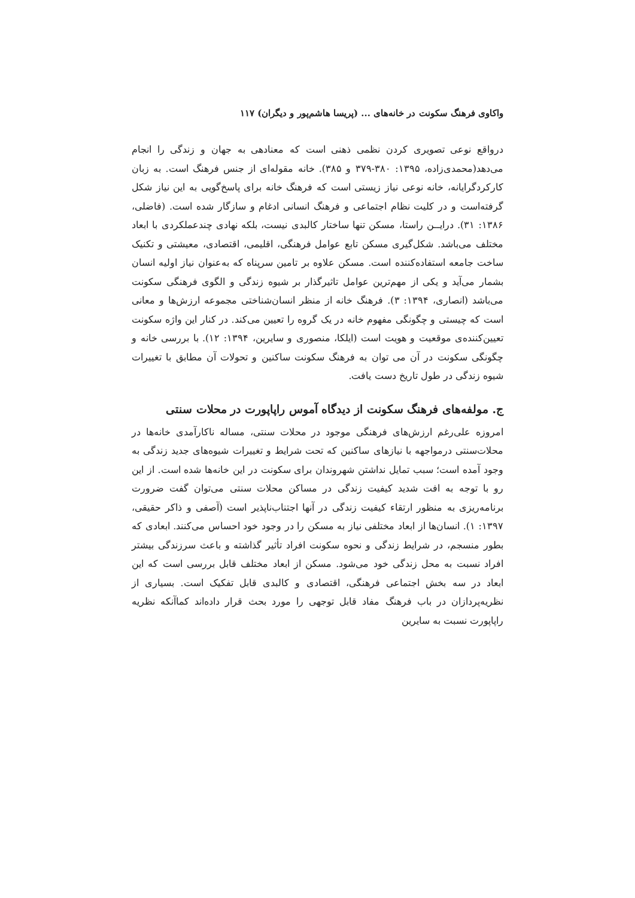واکاوی فرهنگ سکونت در خانه‌های ... (پریسا هاشم‌پور و دیگران) ۱۱۷
درواقع نوعی تصویری کردن نظمی ذهنی است که معنادهی به جهان و زندگی را انجام می‌دهد(محمدی‌زاده، ۱۳۹۵: ۳۸۰-۳۷۹ و ۳۸۵). خانه مقوله‌ای از جنس فرهنگ است. به زبان کارکردگرایانه، خانه نوعی نیاز زیستی است که فرهنگ خانه برای پاسخ‌گویی به این نیاز شکل گرفته‌است و در کلیت نظام اجتماعی و فرهنگ انسانی ادغام و سازگار شده است. (فاضلی، ۱۳۸۶: ۳۱). درایــن راستا، مسکن تنها ساختار کالبدی نیست، بلکه نهادی چندعملکردی با ابعاد مختلف می‌باشد. شکل‌گیری مسکن تابع عوامل فرهنگی، اقلیمی، اقتصادی، معیشتی و تکنیک ساخت جامعه استفاده‌کننده است. مسکن علاوه بر تامین سرپناه که به‌عنوان نیاز اولیه انسان بشمار می‌آید و یکی از مهم‌ترین عوامل تاثیرگذار بر شیوه زندگی و الگوی فرهنگی سکونت می‌باشد (انصاری، ۱۳۹۴: ۳). فرهنگ خانه از منظر انسان‌شناختی مجموعه ارزش‌ها و معانی است که چیستی و چگونگی مفهوم خانه در یک گروه را تعیین می‌کند. در کنار این واژه سکونت تعیین‌کننده‌ی موقعیت و هویت است (ایلکا، منصوری و سایرین، ۱۳۹۴: ۱۲). با بررسی خانه و چگونگی سکونت در آن می توان به فرهنگ سکونت ساکنین و تحولات آن مطابق با تغییرات شیوه زندگی در طول تاریخ دست یافت.
ج. مولفه‌های فرهنگ سکونت از دیدگاه آموس راپاپورت در محلات سنتی
امروزه علی‌رغم ارزش‌های فرهنگی موجود در محلات سنتی، مساله ناکارآمدی خانه‌ها در محلات‌سنتی درمواجهه با نیازهای ساکنین که تحت شرایط و تغییرات شیوه‌های جدید زندگی به وجود آمده است؛ سبب تمایل نداشتن شهروندان برای سکونت در این خانه‌ها شده است. از این رو با توجه به افت شدید کیفیت زندگی در مساکن محلات سنتی می‌توان گفت ضرورت برنامه‌ریزی به منظور ارتقاء کیفیت زندگی در آنها اجتناب‌ناپذیر است (آصفی و ذاکر حقیقی، ۱۳۹۷: ۱). انسان‌ها از ابعاد مختلفی نیاز به مسکن را در وجود خود احساس می‌کنند. ابعادی که بطور منسجم، در شرایط زندگی و نحوه سکونت افراد تأثیر گذاشته و باعث سرزندگی بیشتر افراد نسبت به محل زندگی خود می‌شود. مسکن از ابعاد مختلف قابل بررسی است که این ابعاد در سه بخش اجتماعی فرهنگی، اقتصادی و کالبدی قابل تفکیک است. بسیاری از نظریه‌پردازان در باب فرهنگ مفاد قابل توجهی را مورد بحث قرار داده‌اند کماآنکه نظریه راپاپورت نسبت به سایرین